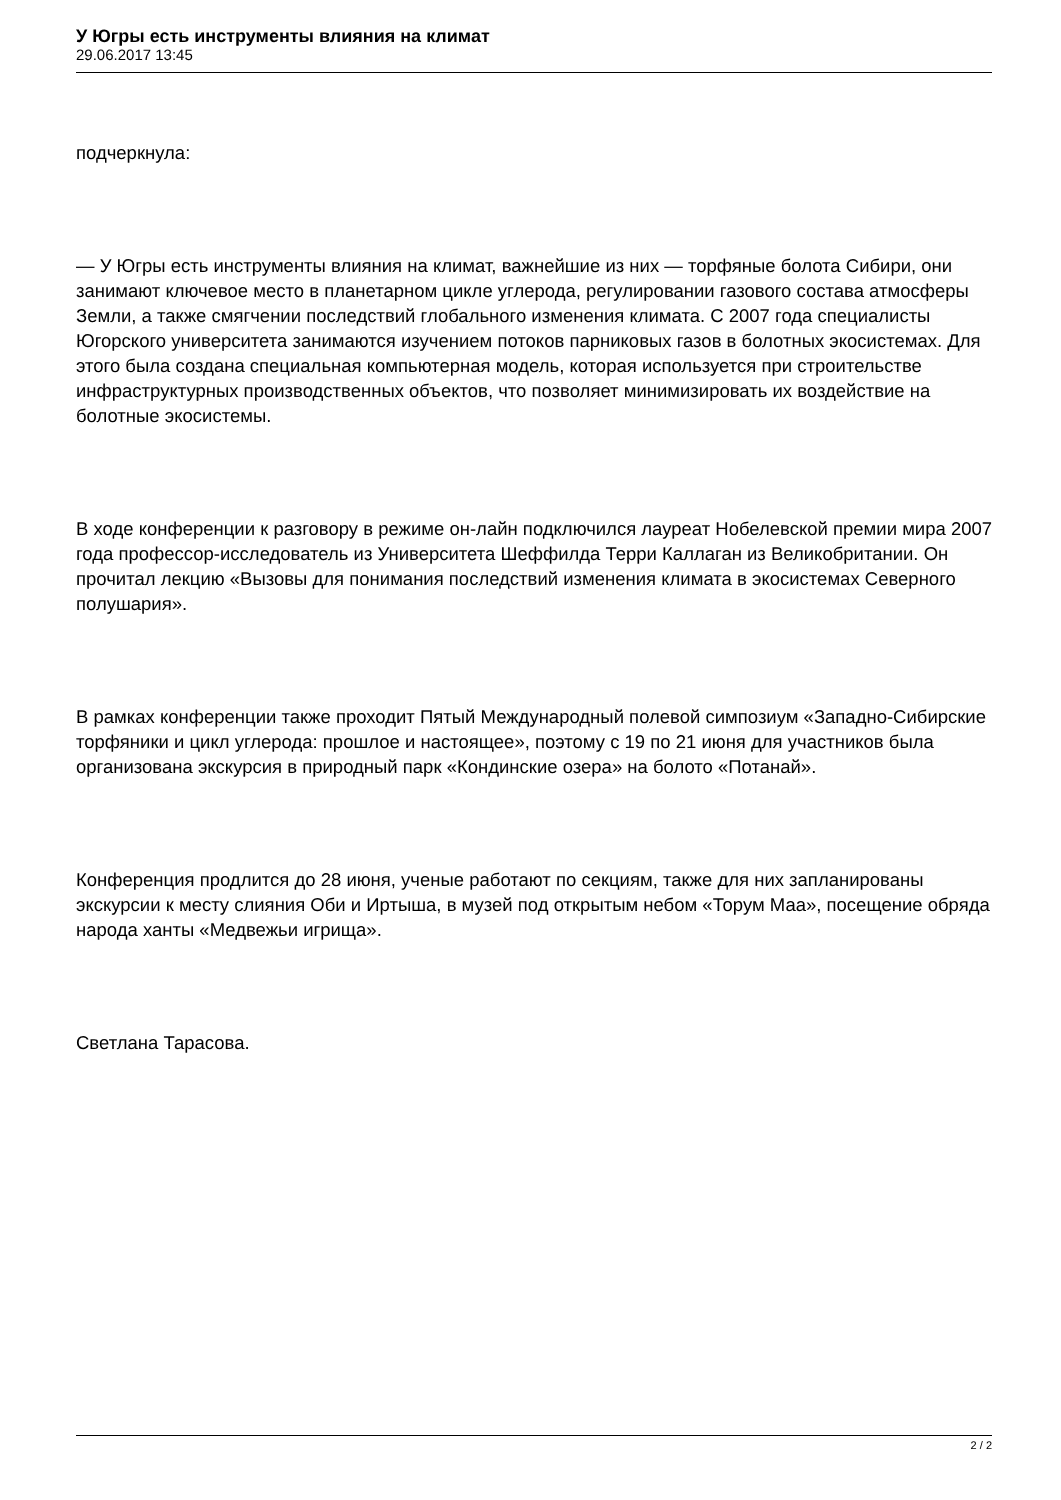У Югры есть инструменты влияния на климат
29.06.2017 13:45
подчеркнула:
— У Югры есть инструменты влияния на климат, важнейшие из них — торфяные болота Сибири, они занимают ключевое место в планетарном цикле углерода, регулировании газового состава атмосферы Земли, а также смягчении последствий глобального изменения климата. С 2007 года специалисты Югорского университета занимаются изучением потоков парниковых газов в болотных экосистемах. Для этого была создана специальная компьютерная модель, которая используется при строительстве инфраструктурных производственных объектов, что позволяет минимизировать их воздействие на болотные экосистемы.
В ходе конференции к разговору в режиме он-лайн подключился лауреат Нобелевской премии мира 2007 года профессор-исследователь из Университета Шеффилда Терри Каллаган из Великобритании. Он прочитал лекцию «Вызовы для понимания последствий изменения климата в экосистемах Северного полушария».
В рамках конференции также проходит Пятый Международный полевой симпозиум «Западно-Сибирские торфяники и цикл углерода: прошлое и настоящее», поэтому с 19 по 21 июня для участников была организована экскурсия в природный парк «Кондинские озера» на болото «Потанай».
Конференция продлится до 28 июня, ученые работают по секциям, также для них запланированы экскурсии к месту слияния Оби и Иртыша, в музей под открытым небом «Торум Маа», посещение обряда народа ханты «Медвежьи игрища».
Светлана Тарасова.
2 / 2